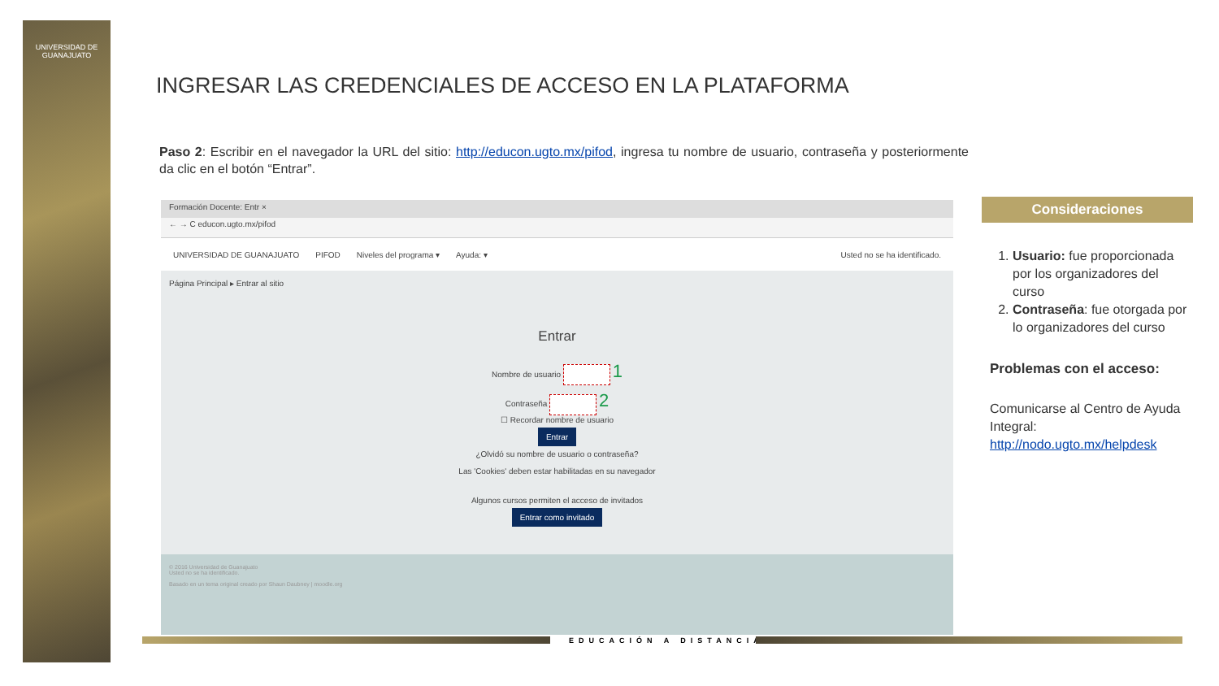UNIVERSIDAD DE
GUANAJUATO
INGRESAR LAS CREDENCIALES DE ACCESO EN LA PLATAFORMA
Paso 2: Escribir en el navegador la URL del sitio: http://educon.ugto.mx/pifod, ingresa tu nombre de usuario, contraseña y posteriormente da clic en el botón “Entrar”.
Formación Docente: Entr ×
← → C educon.ugto.mx/pifod
UNIVERSIDAD DE GUANAJUATO PIFOD Niveles del programa ▾ Ayuda: ▾ Usted no se ha identificado.
Página Principal ▸ Entrar al sitio
Entrar
Nombre de usuario 1
Contraseña 2
☐ Recordar nombre de usuario
Entrar
¿Olvidó su nombre de usuario o contraseña?
Las 'Cookies' deben estar habilitadas en su navegador
Algunos cursos permiten el acceso de invitados
Entrar como invitado
© 2016 Universidad de Guanajuato
Usted no se ha identificado.
Basado en un tema original creado por Shaun Daubney | moodle.org
Consideraciones
1. Usuario: fue proporcionada por los organizadores del curso
2. Contraseña: fue otorgada por lo organizadores del curso
Problemas con el acceso:
Comunicarse al Centro de Ayuda Integral: http://nodo.ugto.mx/helpdesk
EDUCACIÓN A DISTANCIA